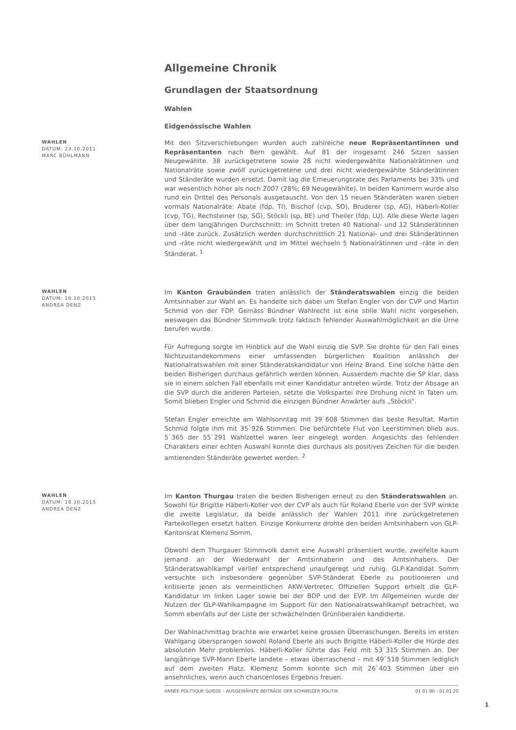Allgemeine Chronik
Grundlagen der Staatsordnung
Wahlen
Eidgenössische Wahlen
WAHLEN
DATUM: 23.10.2011
MARC BÜHLMANN
Mit den Sitzverschiebungen wurden auch zahlreiche neue Repräsentantinnen und Repräsentanten nach Bern gewählt. Auf 81 der insgesamt 246 Sitzen sassen Neugewählte. 38 zurückgetretene sowie 28 nicht wiedergewählte Nationalrätinnen und Nationalräte sowie zwölf zurückgetretene und drei nicht wiedergewählte Ständerätinnen und Ständeräte wurden ersetzt. Damit lag die Erneuerungsrate des Parlaments bei 33% und war wesentlich höher als noch 2007 (28%; 69 Neugewählte). In beiden Kammern wurde also rund ein Drittel des Personals ausgetauscht. Von den 15 neuen Ständeräten waren sieben vormals Nationalräte: Abate (fdp, TI), Bischof (cvp, SO), Bruderer (sp, AG), Häberli-Koller (cvp, TG), Rechsteiner (sp, SG), Stöckli (sp, BE) und Theiler (fdp, LU). Alle diese Werte lagen über dem langjährigen Durchschnitt: im Schnitt treten 40 National- und 12 Ständerätinnen und -räte zurück. Zusätzlich werden durchschnittlich 21 National- und drei Ständerätinnen und -räte nicht wiedergewählt und im Mittel wechseln 5 Nationalrätinnen und -räte in den Ständerat. <sup>1</sup>
WAHLEN
DATUM: 18.10.2015
ANDREA DENZ
Im Kanton Graubünden traten anlässlich der Ständeratswahlen einzig die beiden Amtsinhaber zur Wahl an. Es handelte sich dabei um Stefan Engler von der CVP und Martin Schmid von der FDP. Gemäss Bündner Wahlrecht ist eine stille Wahl nicht vorgesehen, weswegen das Bündner Stimmvolk trotz faktisch fehlender Auswahlmöglichkeit an die Urne berufen wurde.
Für Aufregung sorgte im Hinblick auf die Wahl einzig die SVP. Sie drohte für den Fall eines Nichtzustandekommens einer umfassenden bürgerlichen Koalition anlässlich der Nationalratswahlen mit einer Ständeratskandidatur von Heinz Brand. Eine solche hätte den beiden Bisherigen durchaus gefährlich werden können. Ausserdem machte die SP klar, dass sie in einem solchen Fall ebenfalls mit einer Kandidatur antreten würde. Trotz der Absage an die SVP durch die anderen Parteien, setzte die Volkspartei ihre Drohung nicht in Taten um. Somit blieben Engler und Schmid die einzigen Bündner Anwärter aufs „Stöckli".
Stefan Engler erreichte am Wahlsonntag mit 39`608 Stimmen das beste Resultat. Martin Schmid folgte ihm mit 35`926 Stimmen. Die befürchtete Flut von Leerstimmen blieb aus. 5`365 der 55`291 Wahlzettel waren leer eingelegt worden. Angesichts des fehlenden Charakters einer echten Auswahl konnte dies durchaus als positives Zeichen für die beiden amtierenden Ständeräte gewertet werden. <sup>2</sup>
WAHLEN
DATUM: 18.10.2015
ANDREA DENZ
Im Kanton Thurgau traten die beiden Bisherigen erneut zu den Ständeratswahlen an. Sowohl für Brigitte Häberli-Koller von der CVP als auch für Roland Eberle von der SVP winkte die zweite Legislatur, da beide anlässlich der Wahlen 2011 ihre zurückgetretenen Parteikollegen ersetzt hatten. Einzige Konkurrenz drohte den beiden Amtsinhabern von GLP-Kantonsrat Klemenz Somm.
Obwohl dem Thurgauer Stimmvolk damit eine Auswahl präsentiert wurde, zweifelte kaum jemand an der Wiederwahl der Amtsinhaberin und des Amtsinhabers. Der Ständeratswahlkampf verlief entsprechend unaufgeregt und ruhig. GLP-Kandidat Somm versuchte sich insbesondere gegenüber SVP-Ständerat Eberle zu positionieren und kritisierte jenen als vermeintlichen AKW-Vertreter. Offiziellen Support erhielt die GLP-Kandidatur im linken Lager sowie bei der BDP und der EVP. Im Allgemeinen wurde der Nutzen der GLP-Wahlkampagne im Support für den Nationalratswahlkampf betrachtet, wo Somm ebenfalls auf der Liste der schwächelnden Grünliberalen kandidierte.
Der Wahlnachmittag brachte wie erwartet keine grossen Überraschungen. Bereits im ersten Wahlgang übersprangen sowohl Roland Eberle als auch Brigitte Häberli-Koller die Hürde des absoluten Mehr problemlos. Häberli-Koller führte das Feld mit 53`315 Stimmen an. Der langjährige SVP-Mann Eberle landete – etwas überraschend – mit 49`518 Stimmen lediglich auf dem zweiten Platz. Klemenz Somm konnte sich mit 26`403 Stimmen über ein ansehnliches, wenn auch chancenloses Ergebnis freuen.
ANNÉE POLITIQUE SUISSE – AUSGEWÄHLTE BEITRÄGE DER SCHWEIZER POLITIK 01.01.90 - 01.01.20
1